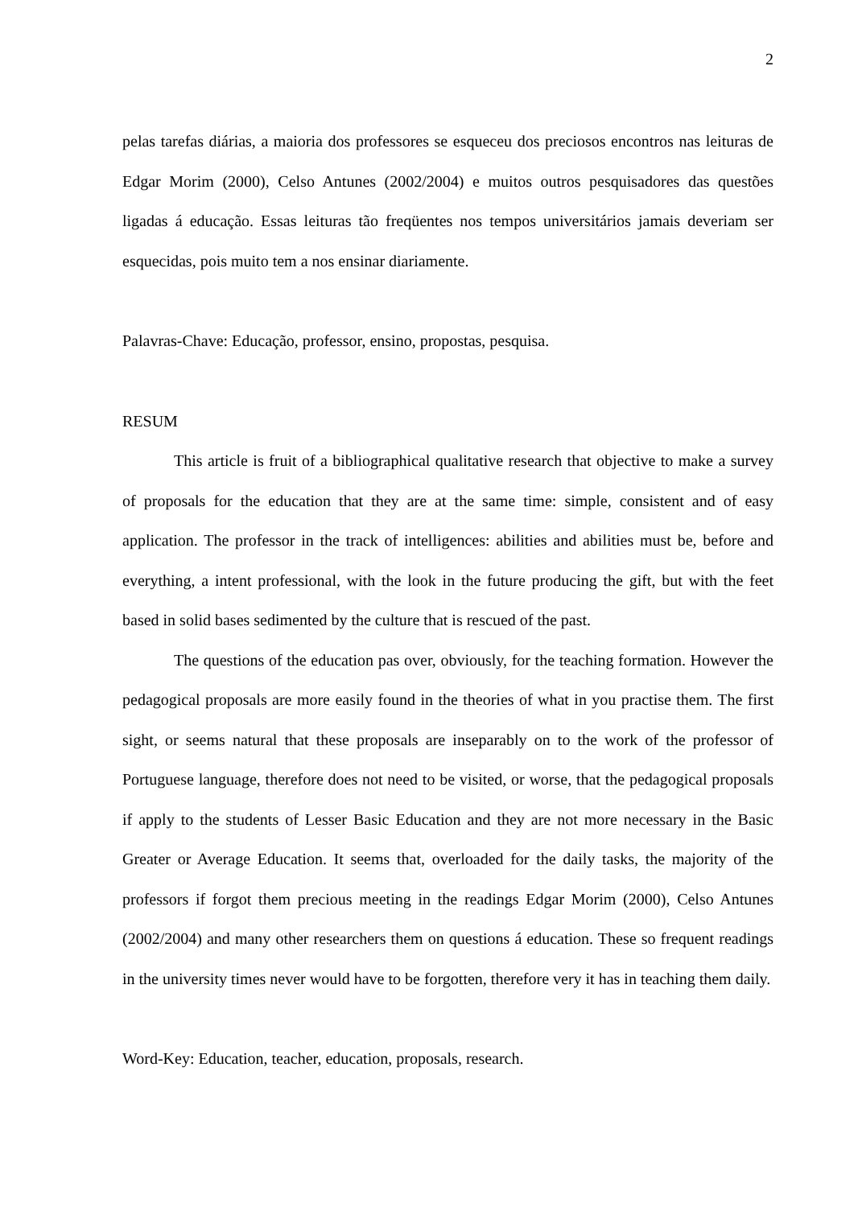2
pelas tarefas diárias, a maioria dos professores se esqueceu dos preciosos encontros nas leituras de Edgar Morim (2000), Celso Antunes (2002/2004) e muitos outros pesquisadores das questões ligadas á educação. Essas leituras tão freqüentes nos tempos universitários jamais deveriam ser esquecidas, pois muito tem a nos ensinar diariamente.
Palavras-Chave: Educação, professor, ensino, propostas, pesquisa.
RESUM
This article is fruit of a bibliographical qualitative research that objective to make a survey of proposals for the education that they are at the same time: simple, consistent and of easy application. The professor in the track of intelligences: abilities and abilities must be, before and everything, a intent professional, with the look in the future producing the gift, but with the feet based in solid bases sedimented by the culture that is rescued of the past.
The questions of the education pas over, obviously, for the teaching formation. However the pedagogical proposals are more easily found in the theories of what in you practise them. The first sight, or seems natural that these proposals are inseparably on to the work of the professor of Portuguese language, therefore does not need to be visited, or worse, that the pedagogical proposals if apply to the students of Lesser Basic Education and they are not more necessary in the Basic Greater or Average Education. It seems that, overloaded for the daily tasks, the majority of the professors if forgot them precious meeting in the readings Edgar Morim (2000), Celso Antunes (2002/2004) and many other researchers them on questions á education. These so frequent readings in the university times never would have to be forgotten, therefore very it has in teaching them daily.
Word-Key: Education, teacher, education, proposals, research.